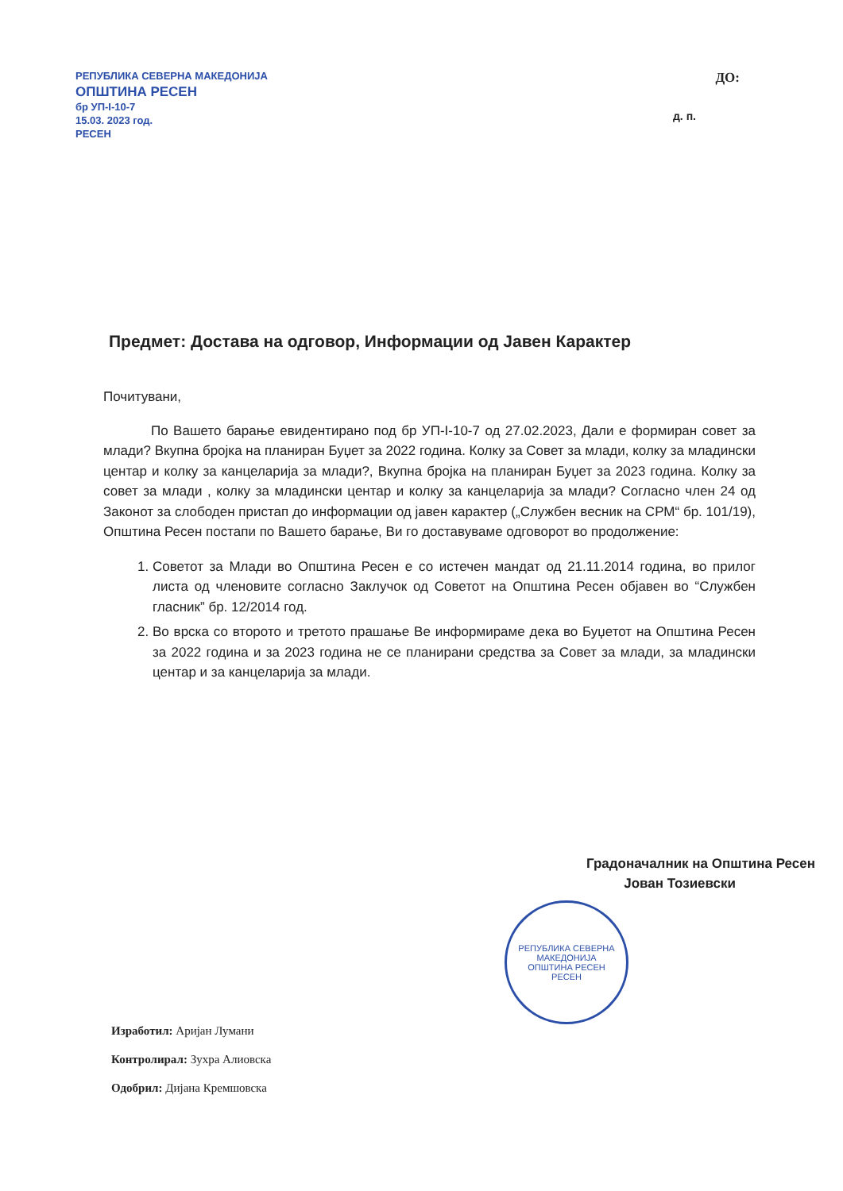РЕПУБЛИКА СЕВЕРНА МАКЕДОНИЈА
ОПШТИНА РЕСЕН
бр УП-I-10-7
15.03. 2023 год.
РЕСЕН
ДО:
д. п.
Предмет: Достава на одговор, Информации од Јавен Карактер
Почитувани,
По Вашето барање евидентирано под бр УП-I-10-7 од 27.02.2023, Дали е формиран совет за млади? Вкупна бројка на планиран Буџет за 2022 година. Колку за Совет за млади, колку за младински центар и колку за канцеларија за млади?, Вкупна бројка на планиран Буџет за 2023 година. Колку за совет за млади , колку за младински центар и колку за канцеларија за млади? Согласно член 24 од Законот за слободен пристап до информации од јавен карактер („Службен весник на СРМ“ бр. 101/19), Општина Ресен постапи по Вашето барање, Ви го доставуваме одговорот во продолжение:
1. Советот за Млади во Општина Ресен е со истечен мандат од 21.11.2014 година, во прилог листа од членовите согласно Заклучок од Советот на Општина Ресен објавен во “Службен гласник” бр. 12/2014 год.
2. Во врска со второто и третото прашање Ве информираме дека во Буџетот на Општина Ресен за 2022 година и за 2023 година не се планирани средства за Совет за млади, за младински центар и за канцеларија за млади.
Градоначалник на Општина Ресен
Јован Тозиевски
РЕПУБЛИКА СЕВЕРНА МАКЕДОНИЈА
ОПШТИНА РЕСЕН
РЕСЕН
Изработил: Аријан Лумани
Контролирал: Зухра Алиовска
Одобрил: Дијана Кремшовска